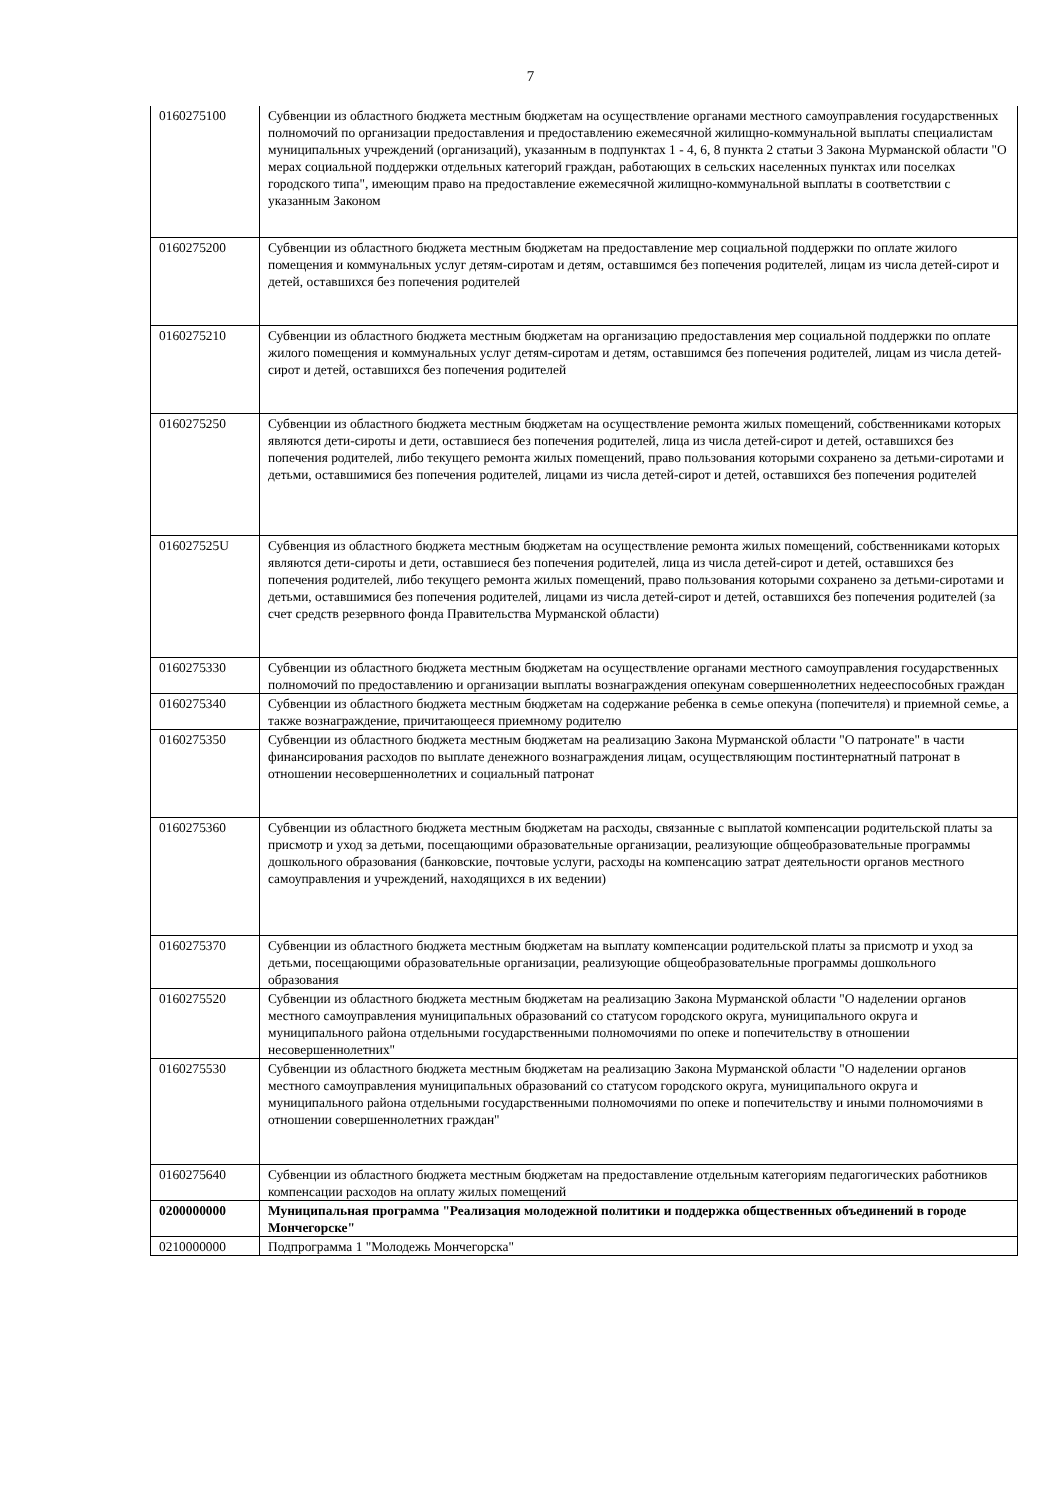7
| 0160275100 | Субвенции из областного бюджета местным бюджетам на осуществление органами местного самоуправления государственных полномочий по организации предоставления и предоставлению ежемесячной жилищно-коммунальной выплаты специалистам муниципальных учреждений (организаций), указанным в подпунктах 1 - 4, 6, 8 пункта 2 статьи 3 Закона Мурманской области "О мерах социальной поддержки отдельных категорий граждан, работающих в сельских населенных пунктах или поселках городского типа", имеющим право на предоставление ежемесячной жилищно-коммунальной выплаты в соответствии с указанным Законом |
| 0160275200 | Субвенции из областного бюджета местным бюджетам на предоставление мер социальной поддержки по оплате жилого помещения и коммунальных услуг детям-сиротам и детям, оставшимся без попечения родителей, лицам из числа детей-сирот и детей, оставшихся без попечения родителей |
| 0160275210 | Субвенции из областного бюджета местным бюджетам на организацию предоставления мер социальной поддержки по оплате жилого помещения и коммунальных услуг детям-сиротам и детям, оставшимся без попечения родителей, лицам из числа детей-сирот и детей, оставшихся без попечения родителей |
| 0160275250 | Субвенции из областного бюджета местным бюджетам на осуществление ремонта жилых помещений, собственниками которых являются дети-сироты и дети, оставшиеся без попечения родителей, лица из числа детей-сирот и детей, оставшихся без попечения родителей, либо текущего ремонта жилых помещений, право пользования которыми сохранено за детьми-сиротами и детьми, оставшимися без попечения родителей, лицами из числа детей-сирот и детей, оставшихся без попечения родителей |
| 016027525U | Субвенция из областного бюджета местным бюджетам на осуществление ремонта жилых помещений, собственниками которых являются дети-сироты и дети, оставшиеся без попечения родителей, лица из числа детей-сирот и детей, оставшихся без попечения родителей, либо текущего ремонта жилых помещений, право пользования которыми сохранено за детьми-сиротами и детьми, оставшимися без попечения родителей, лицами из числа детей-сирот и детей, оставшихся без попечения родителей (за счет средств резервного фонда Правительства Мурманской области) |
| 0160275330 | Субвенции из областного бюджета местным бюджетам на осуществление органами местного самоуправления государственных полномочий по предоставлению и организации выплаты вознаграждения опекунам совершеннолетних недееспособных граждан |
| 0160275340 | Субвенции из областного бюджета местным бюджетам на содержание ребенка в семье опекуна (попечителя) и приемной семье, а также вознаграждение, причитающееся приемному родителю |
| 0160275350 | Субвенции из областного бюджета местным бюджетам на реализацию Закона Мурманской области "О патронате" в части финансирования расходов по выплате денежного вознаграждения лицам, осуществляющим постинтернатный патронат в отношении несовершеннолетних и социальный патронат |
| 0160275360 | Субвенции из областного бюджета местным бюджетам на расходы, связанные с выплатой компенсации родительской платы за присмотр и уход за детьми, посещающими образовательные организации, реализующие общеобразовательные программы дошкольного образования (банковские, почтовые услуги, расходы на компенсацию затрат деятельности органов местного самоуправления и учреждений, находящихся в их ведении) |
| 0160275370 | Субвенции из областного бюджета местным бюджетам на выплату компенсации родительской платы за присмотр и уход за детьми, посещающими образовательные организации, реализующие общеобразовательные программы дошкольного образования |
| 0160275520 | Субвенции из областного бюджета местным бюджетам на реализацию Закона Мурманской области "О наделении органов местного самоуправления муниципальных образований со статусом городского округа, муниципального округа и муниципального района отдельными государственными полномочиями по опеке и попечительству в отношении несовершеннолетних" |
| 0160275530 | Субвенции из областного бюджета местным бюджетам на реализацию Закона Мурманской области "О наделении органов местного самоуправления муниципальных образований со статусом городского округа, муниципального округа и муниципального района отдельными государственными полномочиями по опеке и попечительству и иными полномочиями в отношении совершеннолетних граждан" |
| 0160275640 | Субвенции из областного бюджета местным бюджетам на предоставление отдельным категориям педагогических работников компенсации расходов на оплату жилых помещений |
| 0200000000 | Муниципальная программа "Реализация молодежной политики и поддержка общественных объединений в городе Мончегорске" |
| 0210000000 | Подпрограмма 1 "Молодежь Мончегорска" |